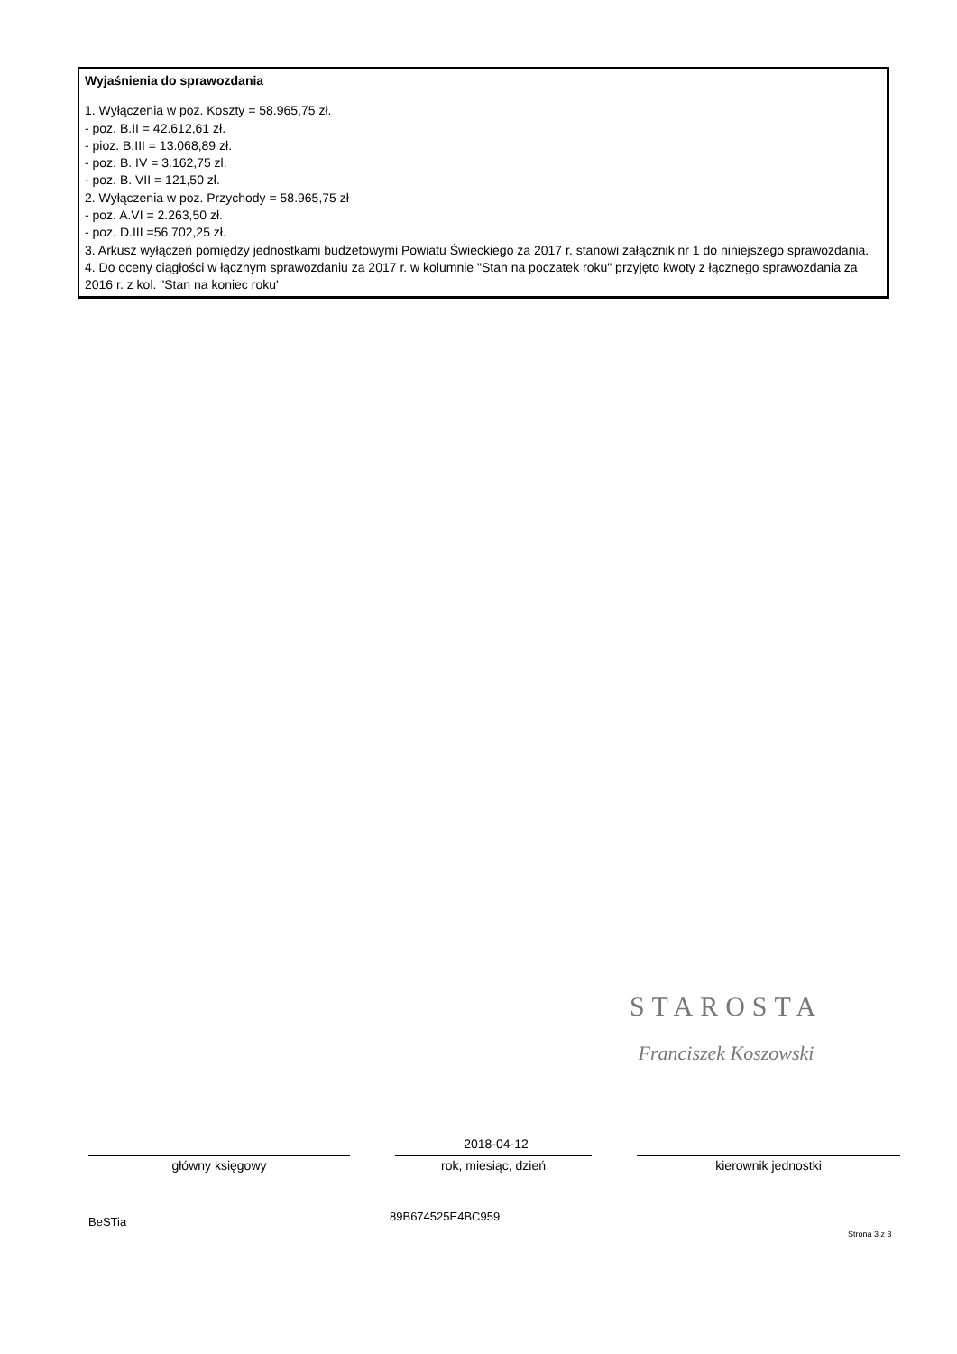Wyjaśnienia do sprawozdania
1. Wyłączenia w poz. Koszty = 58.965,75 zł.
- poz. B.II = 42.612,61 zł.
- pioz. B.III = 13.068,89 zł.
- poz. B. IV = 3.162,75 zl.
- poz. B. VII = 121,50 zł.
2. Wyłączenia w poz. Przychody = 58.965,75 zł
- poz. A.VI = 2.263,50 zł.
- poz. D.III =56.702,25 zł.
3. Arkusz wyłączeń pomiędzy jednostkami budżetowymi Powiatu Świeckiego za 2017 r. stanowi załącznik nr 1 do niniejszego sprawozdania.
4. Do oceny ciągłości w łącznym sprawozdaniu za 2017 r. w kolumnie "Stan na poczatek roku" przyjęto kwoty z łącznego sprawozdania za 2016 r. z kol. "Stan na koniec roku'
STAROSTA
Franciszek Koszowski
2018-04-12
główny księgowy rok, miesiąc, dzień kierownik jednostki
BeSTia 89B674525E4BC959
Strona 3 z 3